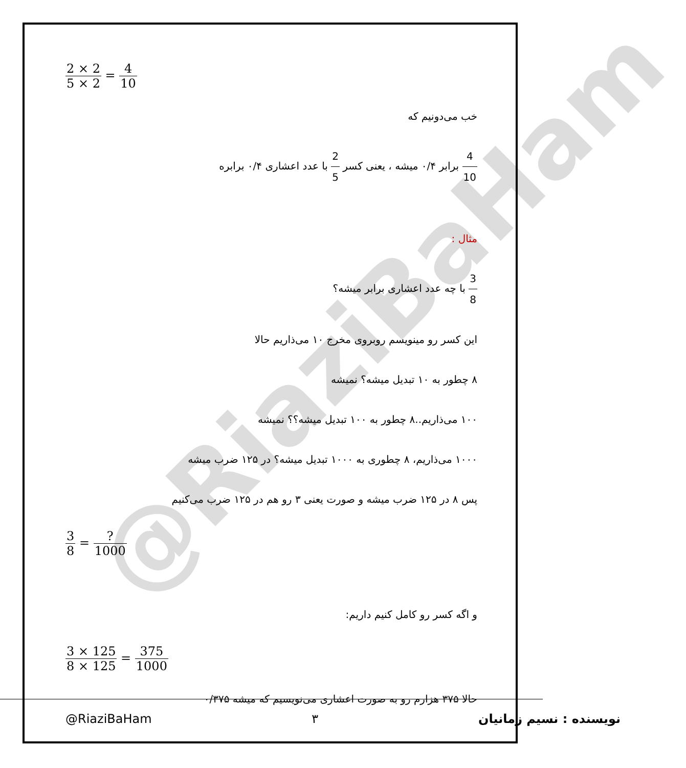@RiaziBaHam
2 × 2 5 × 2 = 4 10
خب می‌دونیم که
4 10 برابر ۰/۴ میشه ، یعنی کسر 2 5 با عدد اعشاری ۰/۴ برابره
مثال :
3 8 با چه عدد اعشاری برابر میشه؟
این کسر رو مینویسم روبروی مخرج ۱۰ می‌ذاریم حالا
۸ چطور به ۱۰ تبدیل میشه؟ نمیشه
۱۰۰ می‌ذاریم..۸ چطور به ۱۰۰ تبدیل میشه؟؟ نمیشه
۱۰۰۰ می‌ذاریم، ۸ چطوری به ۱۰۰۰ تبدیل میشه؟ در ۱۲۵ ضرب میشه
پس ۸ در ۱۲۵ ضرب میشه و صورت یعنی ۳ رو هم در ۱۲۵ ضرب می‌کنیم
3 8 = ? 1000
و اگه کسر رو کامل کنیم داریم:
3 × 125 8 × 125 = 375 1000
حالا ۳۷۵ هزارم رو به صورت اعشاری می‌نویسیم که میشه ۰/۳۷۵
@RiaziBaHam ۳ نویسنده : نسیم زمانیان